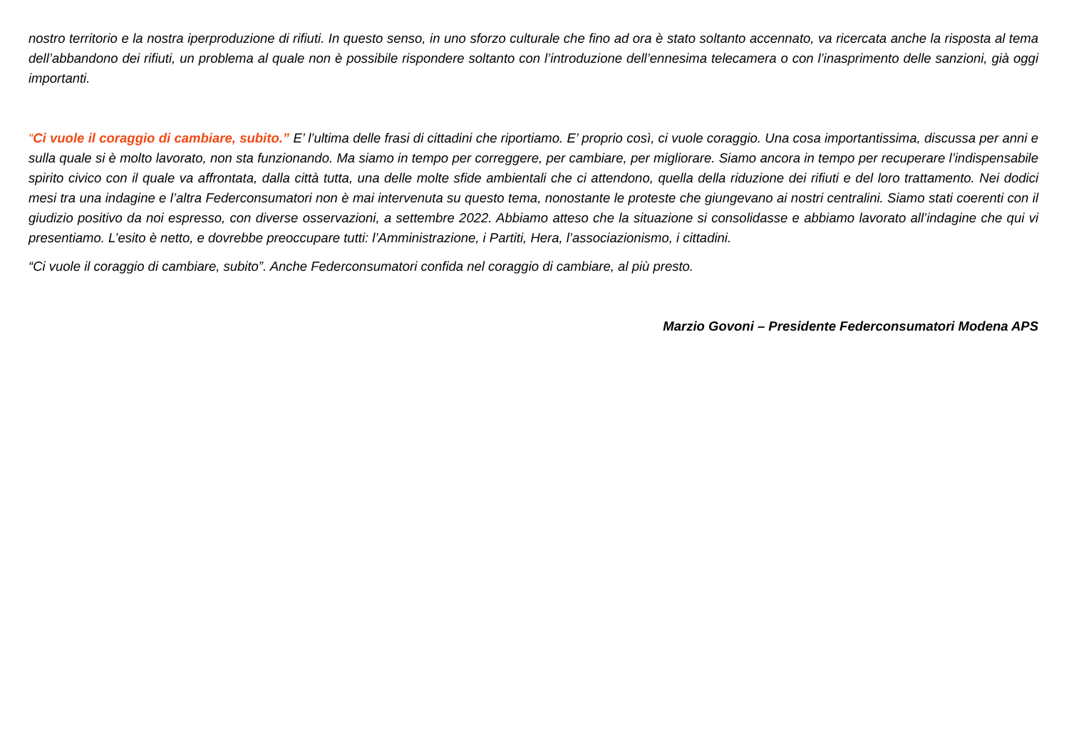nostro territorio e la nostra iperproduzione di rifiuti. In questo senso, in uno sforzo culturale che fino ad ora è stato soltanto accennato, va ricercata anche la risposta al tema dell’abbandono dei rifiuti, un problema al quale non è possibile rispondere soltanto con l’introduzione dell’ennesima telecamera o con l’inasprimento delle sanzioni, già oggi importanti.
“Ci vuole il coraggio di cambiare, subito.” E’ l’ultima delle frasi di cittadini che riportiamo. E’ proprio così, ci vuole coraggio. Una cosa importantissima, discussa per anni e sulla quale si è molto lavorato, non sta funzionando. Ma siamo in tempo per correggere, per cambiare, per migliorare. Siamo ancora in tempo per recuperare l’indispensabile spirito civico con il quale va affrontata, dalla città tutta, una delle molte sfide ambientali che ci attendono, quella della riduzione dei rifiuti e del loro trattamento. Nei dodici mesi tra una indagine e l’altra Federconsumatori non è mai intervenuta su questo tema, nonostante le proteste che giungevano ai nostri centralini. Siamo stati coerenti con il giudizio positivo da noi espresso, con diverse osservazioni, a settembre 2022. Abbiamo atteso che la situazione si consolidasse e abbiamo lavorato all’indagine che qui vi presentiamo. L’esito è netto, e dovrebbe preoccupare tutti: l’Amministrazione, i Partiti, Hera, l’associazionismo, i cittadini.
“Ci vuole il coraggio di cambiare, subito”. Anche Federconsumatori confida nel coraggio di cambiare, al più presto.
Marzio Govoni – Presidente Federconsumatori Modena APS